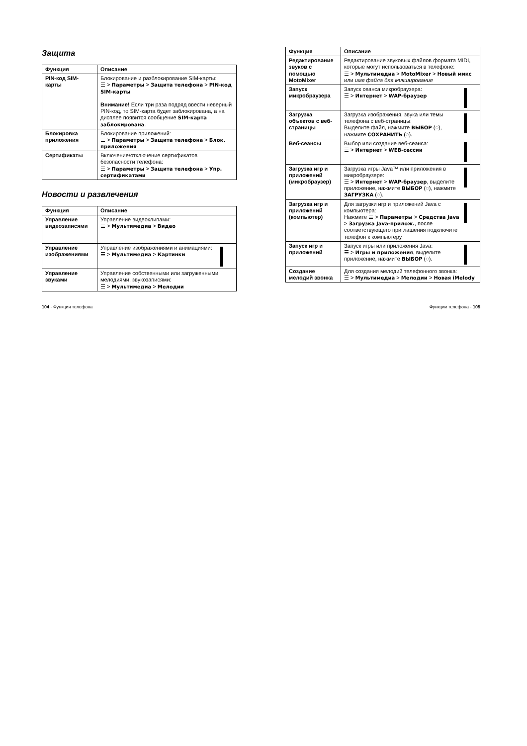Защита
| Функция | Описание |
| --- | --- |
| PIN-код SIM-карты | Блокирование и разблокирование SIM-карты: ☰ > Параметры > Защита телефона > PIN-код SIM-карты Внимание! Если три раза подряд ввести неверный PIN-код, то SIM-карта будет заблокирована, а на дисплее появится сообщение SIM-карта заблокирована . |
| Блокировка приложения | Блокирование приложений: ☰ > Параметры > Защита телефона > Блок. приложения |
| Сертификаты | Включение/отключение сертификатов безопасности телефона: ☰ > Параметры > Защита телефона > Упр. сертификатами |
Новости и развлечения
| Функция | Описание |
| --- | --- |
| Управление видеозаписями | Управление видеоклипами: ☰ > Мультимедиа > Видео |
| Управление изображениями | Управление изображениями и анимациями: ☰ > Мультимедиа > Картинки |
| Управление звуками | Управление собственными или загруженными мелодиями, звукозаписями: ☰ > Мультимедиа > Мелодии |
| Функция | Описание |
| --- | --- |
| Редактирование звуков с помощью MotoMixer | Редактирование звуковых файлов формата MIDI, которые могут использоваться в телефоне: ☰ > Мультимедиа > MotoMixer > Новый микс или имя файла для микширования |
| Запуск микробраузера | Запуск сеанса микробраузера: ☰ > Интернет > WAP-браузер |
| Загрузка объектов с веб-страницы | Загрузка изображения, звука или темы телефона с веб-страницы: Выделите файл, нажмите ВЫБОР (◌), нажмите СОХРАНИТЬ (◌). |
| Веб-сеансы | Выбор или создание веб-сеанса: ☰ > Интернет > WEB-сессии |
| Загрузка игр и приложений (микробраузер) | Загрузка игры Java™ или приложения в микробраузере: ☰ > Интернет > WAP-браузер , выделите приложение, нажмите ВЫБОР (◌), нажмите ЗАГРУЗКА (◌). |
| Загрузка игр и приложений (компьютер) | Для загрузки игр и приложений Java с компьютера: Нажмите ☰ > Параметры > Средства Java > Загрузка Java-прилож. , после соответствующего приглашения подключите телефон к компьютеру. |
| Запуск игр и приложений | Запуск игры или приложения Java: ☰ > Игры и приложения , выделите приложение, нажмите ВЫБОР (◌). |
| Создание мелодий звонка | Для создания мелодий телефонного звонка: ☰ > Мультимедиа > Мелодии > Новая iMelody |
104 - Функции телефона Функции телефона - 105